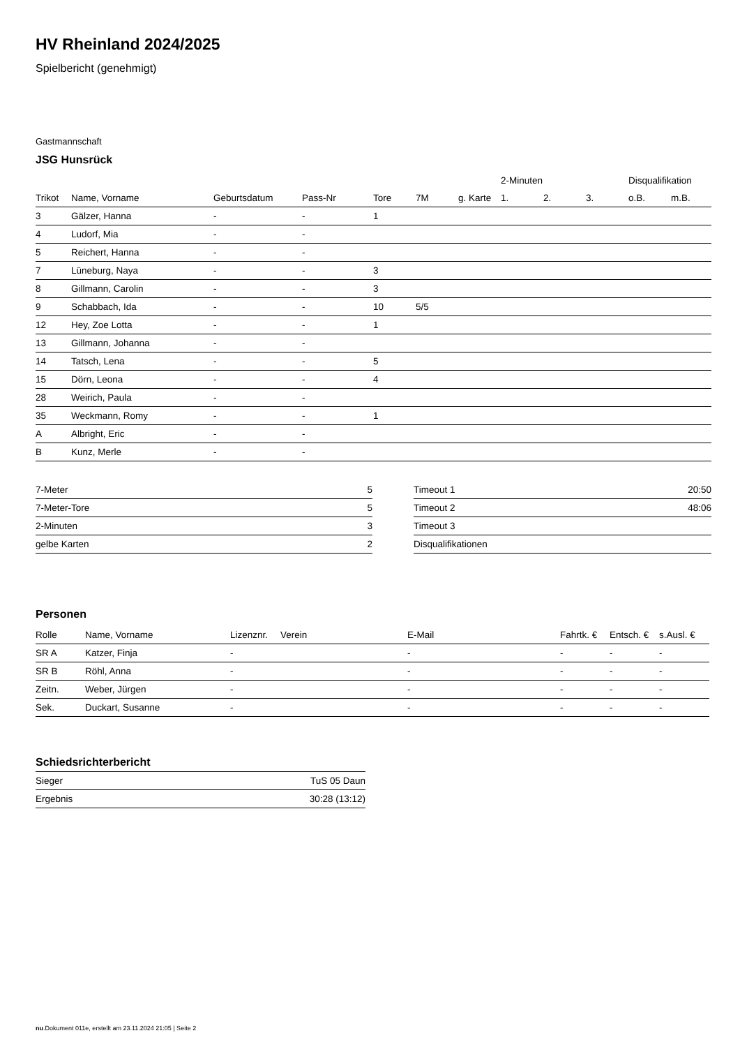HV Rheinland 2024/2025
Spielbericht (genehmigt)
Gastmannschaft
JSG Hunsrück
| | | | | | | | 2-Minuten | | | Disqualifikation | |
| --- | --- | --- | --- | --- | --- | --- | --- | --- | --- | --- | --- |
| Trikot | Name, Vorname | Geburtsdatum | Pass-Nr | Tore | 7M | g. Karte | 1. | 2. | 3. | o.B. | m.B. |
| 3 | Gälzer, Hanna | - | - | 1 | | | | | | | |
| 4 | Ludorf, Mia | - | - | | | | | | | | |
| 5 | Reichert, Hanna | - | - | | | | | | | | |
| 7 | Lüneburg, Naya | - | - | 3 | | | | | | | |
| 8 | Gillmann, Carolin | - | - | 3 | | | | | | | |
| 9 | Schabbach, Ida | - | - | 10 | 5/5 | | | | | | |
| 12 | Hey, Zoe Lotta | - | - | 1 | | | | | | | |
| 13 | Gillmann, Johanna | - | - | | | | | | | | |
| 14 | Tatsch, Lena | - | - | 5 | | | | | | | |
| 15 | Dörn, Leona | - | - | 4 | | | | | | | |
| 28 | Weirich, Paula | - | - | | | | | | | | |
| 35 | Weckmann, Romy | - | - | 1 | | | | | | | |
| A | Albright, Eric | - | - | | | | | | | | |
| B | Kunz, Merle | - | - | | | | | | | | |
| 7-Meter | 5 |
| 7-Meter-Tore | 5 |
| 2-Minuten | 3 |
| gelbe Karten | 2 |
| Timeout 1 | 20:50 |
| Timeout 2 | 48:06 |
| Timeout 3 | |
| Disqualifikationen | |
Personen
| Rolle | Name, Vorname | Lizenznr. | Verein | E-Mail | Fahrtk. € | Entsch. € | s.Ausl. € |
| --- | --- | --- | --- | --- | --- | --- | --- |
| SR A | Katzer, Finja | - | | - | - | - | - |
| SR B | Röhl, Anna | - | | - | - | - | - |
| Zeitn. | Weber, Jürgen | - | | - | - | - | - |
| Sek. | Duckart, Susanne | - | | - | - | - | - |
Schiedsrichterbericht
| Sieger | TuS 05 Daun |
| Ergebnis | 30:28 (13:12) |
nu.Dokument 011e, erstellt am 23.11.2024 21:05 | Seite 2